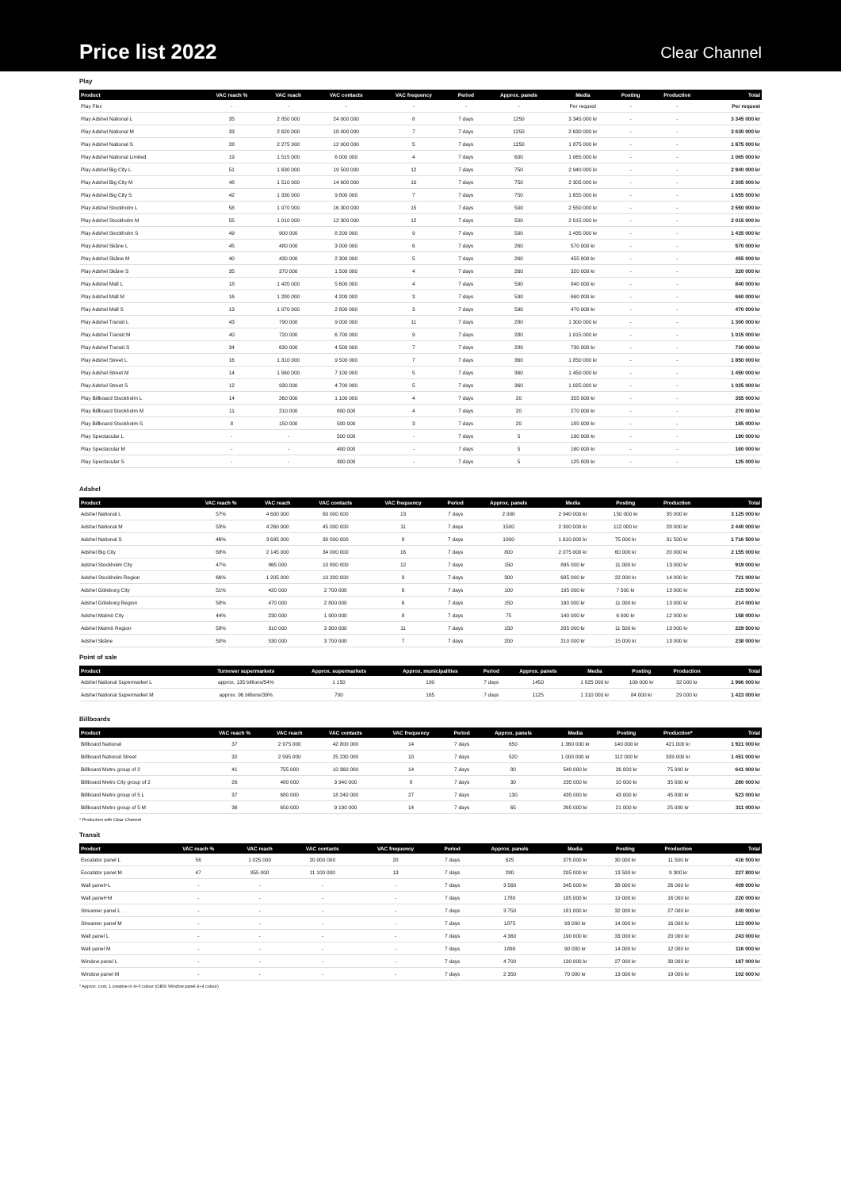Price list 2022
Clear Channel
Play
| Product | VAC reach % | VAC reach | VAC contacts | VAC frequency | Period | Approx. panels | Media | Posting | Production | Total |
| --- | --- | --- | --- | --- | --- | --- | --- | --- | --- | --- |
| Play Flex | - | - | - | - | - | - | Per request | - | - | Per request |
| Play Adshel National L | 35 | 2 850 000 | 24 000 000 | 8 | 7 days | 1250 | 3 345 000 kr | - | - | 3 345 000 kr |
| Play Adshel National M | 33 | 2 620 000 | 18 000 000 | 7 | 7 days | 1250 | 2 630 000 kr | - | - | 2 630 000 kr |
| Play Adshel National S | 28 | 2 275 000 | 12 000 000 | 5 | 7 days | 1250 | 1 875 000 kr | - | - | 1 875 000 kr |
| Play Adshel National Limited | 19 | 1 515 000 | 6 000 000 | 4 | 7 days | 600 | 1 065 000 kr | - | - | 1 065 000 kr |
| Play Adshel Big City L | 51 | 1 630 000 | 19 500 000 | 12 | 7 days | 750 | 2 940 000 kr | - | - | 2 940 000 kr |
| Play Adshel Big City M | 48 | 1 510 000 | 14 600 000 | 10 | 7 days | 750 | 2 305 000 kr | - | - | 2 305 000 kr |
| Play Adshel Big City S | 42 | 1 330 000 | 9 800 000 | 7 | 7 days | 750 | 1 655 000 kr | - | - | 1 655 000 kr |
| Play Adshel Stockholm L | 58 | 1 070 000 | 16 300 000 | 15 | 7 days | 500 | 2 550 000 kr | - | - | 2 550 000 kr |
| Play Adshel Stockholm M | 55 | 1 010 000 | 12 300 000 | 12 | 7 days | 500 | 2 015 000 kr | - | - | 2 015 000 kr |
| Play Adshel Stockholm S | 49 | 900 000 | 8 200 000 | 9 | 7 days | 500 | 1 435 000 kr | - | - | 1 435 000 kr |
| Play Adshel Skåne L | 45 | 480 000 | 3 000 000 | 6 | 7 days | 260 | 570 000 kr | - | - | 570 000 kr |
| Play Adshel Skåne M | 40 | 430 000 | 2 300 000 | 5 | 7 days | 260 | 455 000 kr | - | - | 455 000 kr |
| Play Adshel Skåne S | 35 | 370 000 | 1 500 000 | 4 | 7 days | 260 | 320 000 kr | - | - | 320 000 kr |
| Play Adshel Mall L | 18 | 1 420 000 | 5 600 000 | 4 | 7 days | 590 | 840 000 kr | - | - | 840 000 kr |
| Play Adshel Mall M | 16 | 1 280 000 | 4 200 000 | 3 | 7 days | 590 | 660 000 kr | - | - | 660 000 kr |
| Play Adshel Mall S | 13 | 1 070 000 | 2 800 000 | 3 | 7 days | 590 | 470 000 kr | - | - | 470 000 kr |
| Play Adshel Transit L | 43 | 790 000 | 9 000 000 | 11 | 7 days | 280 | 1 300 000 kr | - | - | 1 300 000 kr |
| Play Adshel Transit M | 40 | 720 000 | 6 700 000 | 9 | 7 days | 280 | 1 015 000 kr | - | - | 1 015 000 kr |
| Play Adshel Transit S | 34 | 630 000 | 4 500 000 | 7 | 7 days | 280 | 730 000 kr | - | - | 730 000 kr |
| Play Adshel Street L | 16 | 1 310 000 | 9 500 000 | 7 | 7 days | 360 | 1 850 000 kr | - | - | 1 850 000 kr |
| Play Adshel Street M | 14 | 1 560 000 | 7 100 000 | 5 | 7 days | 360 | 1 450 000 kr | - | - | 1 450 000 kr |
| Play Adshel Street S | 12 | 930 000 | 4 700 000 | 5 | 7 days | 360 | 1 025 000 kr | - | - | 1 025 000 kr |
| Play Billboard Stockholm L | 14 | 260 000 | 1 100 000 | 4 | 7 days | 20 | 355 000 kr | - | - | 355 000 kr |
| Play Billboard Stockholm M | 11 | 210 000 | 800 000 | 4 | 7 days | 20 | 270 000 kr | - | - | 270 000 kr |
| Play Billboard Stockholm S | 8 | 150 000 | 500 000 | 3 | 7 days | 20 | 185 000 kr | - | - | 185 000 kr |
| Play Spectacular L | - | - | 500 000 | - | 7 days | 5 | 190 000 kr | - | - | 190 000 kr |
| Play Spectacular M | - | - | 400 000 | - | 7 days | 5 | 160 000 kr | - | - | 160 000 kr |
| Play Spectacular S | - | - | 300 000 | - | 7 days | 5 | 125 000 kr | - | - | 125 000 kr |
Adshel
| Product | VAC reach % | VAC reach | VAC contacts | VAC frequency | Period | Approx. panels | Media | Posting | Production | Total |
| --- | --- | --- | --- | --- | --- | --- | --- | --- | --- | --- |
| Adshel National L | 57% | 4 600 000 | 60 000 000 | 13 | 7 days | 2 000 | 2 940 000 kr | 150 000 kr | 35 000 kr | 3 125 000 kr |
| Adshel National M | 53% | 4 260 000 | 45 000 000 | 11 | 7 days | 1500 | 2 300 000 kr | 112 000 kr | 28 000 kr | 2 440 000 kr |
| Adshel National S | 46% | 3 695 000 | 30 000 000 | 8 | 7 days | 1000 | 1 610 000 kr | 75 000 kr | 31 500 kr | 1 716 500 kr |
| Adshel Big City | 68% | 2 145 000 | 34 000 000 | 16 | 7 days | 800 | 2 075 000 kr | 60 000 kr | 20 000 kr | 2 155 000 kr |
| Adshel Stockholm City | 47% | 865 000 | 10 800 000 | 12 | 7 days | 150 | 895 000 kr | 11 000 kr | 13 000 kr | 919 000 kr |
| Adshel Stockholm Region | 66% | 1 205 000 | 10 200 000 | 8 | 7 days | 300 | 685 000 kr | 22 000 kr | 14 000 kr | 721 000 kr |
| Adshel Göteborg City | 51% | 420 000 | 2 700 000 | 6 | 7 days | 100 | 195 000 kr | 7 500 kr | 13 000 kr | 215 500 kr |
| Adshel Göteborg Region | 58% | 470 000 | 2 800 000 | 6 | 7 days | 150 | 190 000 kr | 11 000 kr | 13 000 kr | 214 000 kr |
| Adshel Malmö City | 44% | 230 000 | 1 900 000 | 8 | 7 days | 75 | 140 000 kr | 6 000 kr | 12 000 kr | 158 000 kr |
| Adshel Malmö Region | 58% | 310 000 | 3 300 000 | 11 | 7 days | 150 | 205 000 kr | 11 500 kr | 13 000 kr | 229 500 kr |
| Adshel Skåne | 50% | 530 000 | 3 700 000 | 7 | 7 days | 200 | 210 000 kr | 15 000 kr | 13 000 kr | 238 000 kr |
Point of sale
| Product | Turnover supermarkets | Approx. supermarkets | Approx. municipalities | Period | Approx. panels | Media | Posting | Production | Total |
| --- | --- | --- | --- | --- | --- | --- | --- | --- | --- |
| Adshel National Supermarket L | approx. 135 billions/54% | 1 150 | 190 | 7 days | 1450 | 1 825 000 kr | 109 000 kr | 32 000 kr | 1 966 000 kr |
| Adshel National Supermarket M | approx. 96 billions/39% | 700 | 165 | 7 days | 1125 | 1 310 000 kr | 84 000 kr | 29 000 kr | 1 423 000 kr |
Billboards
| Product | VAC reach % | VAC reach | VAC contacts | VAC frequency | Period | Approx. panels | Media | Posting | Production* | Total |
| --- | --- | --- | --- | --- | --- | --- | --- | --- | --- | --- |
| Billboard National | 37 | 2 975 000 | 42 800 000 | 14 | 7 days | 650 | 1 360 000 kr | 140 000 kr | 421 000 kr | 1 921 000 kr |
| Billboard National Street | 32 | 2 595 000 | 25 230 000 | 10 | 7 days | 520 | 1 000 000 kr | 112 000 kr | 339 000 kr | 1 451 000 kr |
| Billboard Metro group of 2 | 41 | 755 000 | 10 360 000 | 14 | 7 days | 80 | 540 000 kr | 26 000 kr | 75 000 kr | 641 000 kr |
| Billboard Metro City group of 2 | 26 | 480 000 | 3 940 000 | 8 | 7 days | 30 | 235 000 kr | 10 000 kr | 35 000 kr | 280 000 kr |
| Billboard Metro group of 5 L | 37 | 680 000 | 18 240 000 | 27 | 7 days | 130 | 435 000 kr | 43 000 kr | 45 000 kr | 523 000 kr |
| Billboard Metro group of 5 M | 36 | 650 000 | 9 190 000 | 14 | 7 days | 65 | 265 000 kr | 21 000 kr | 25 000 kr | 311 000 kr |
* Production with Clear Channel
Transit
| Product | VAC reach % | VAC reach | VAC contacts | VAC frequency | Period | Approx. panels | Media | Posting | Production | Total |
| --- | --- | --- | --- | --- | --- | --- | --- | --- | --- | --- |
| Escalator panel L | 56 | 1 025 000 | 20 000 000 | 20 | 7 days | 625 | 375 000 kr | 30 000 kr | 11 500 kr | 416 500 kr |
| Escalator panel M | 47 | 855 000 | 11 100 000 | 13 | 7 days | 280 | 205 000 kr | 13 500 kr | 9 300 kr | 227 800 kr |
| Wall panel+L | - | - | - | - | 7 days | 3 560 | 345 000 kr | 38 000 kr | 26 000 kr | 409 000 kr |
| Wall panel+M | - | - | - | - | 7 days | 1780 | 185 000 kr | 19 000 kr | 16 000 kr | 220 000 kr |
| Streamer panel L | - | - | - | - | 7 days | 3 750 | 181 000 kr | 32 000 kr | 27 000 kr | 240 000 kr |
| Streamer panel M | - | - | - | - | 7 days | 1875 | 93 000 kr | 14 000 kr | 16 000 kr | 123 000 kr |
| Wall panel L | - | - | - | - | 7 days | 4 360 | 190 000 kr | 33 000 kr | 20 000 kr | 243 000 kr |
| Wall panel M | - | - | - | - | 7 days | 1890 | 90 000 kr | 14 000 kr | 12 000 kr | 116 000 kr |
| Window panel L | - | - | - | - | 7 days | 4 700 | 130 000 kr | 27 000 kr | 30 000 kr | 187 000 kr |
| Window panel M | - | - | - | - | 7 days | 2 350 | 70 000 kr | 13 000 kr | 19 000 kr | 102 000 kr |
* Approx. cost, 1 creative in 4+0 colour (OBS! Window panel 4+4 colour)